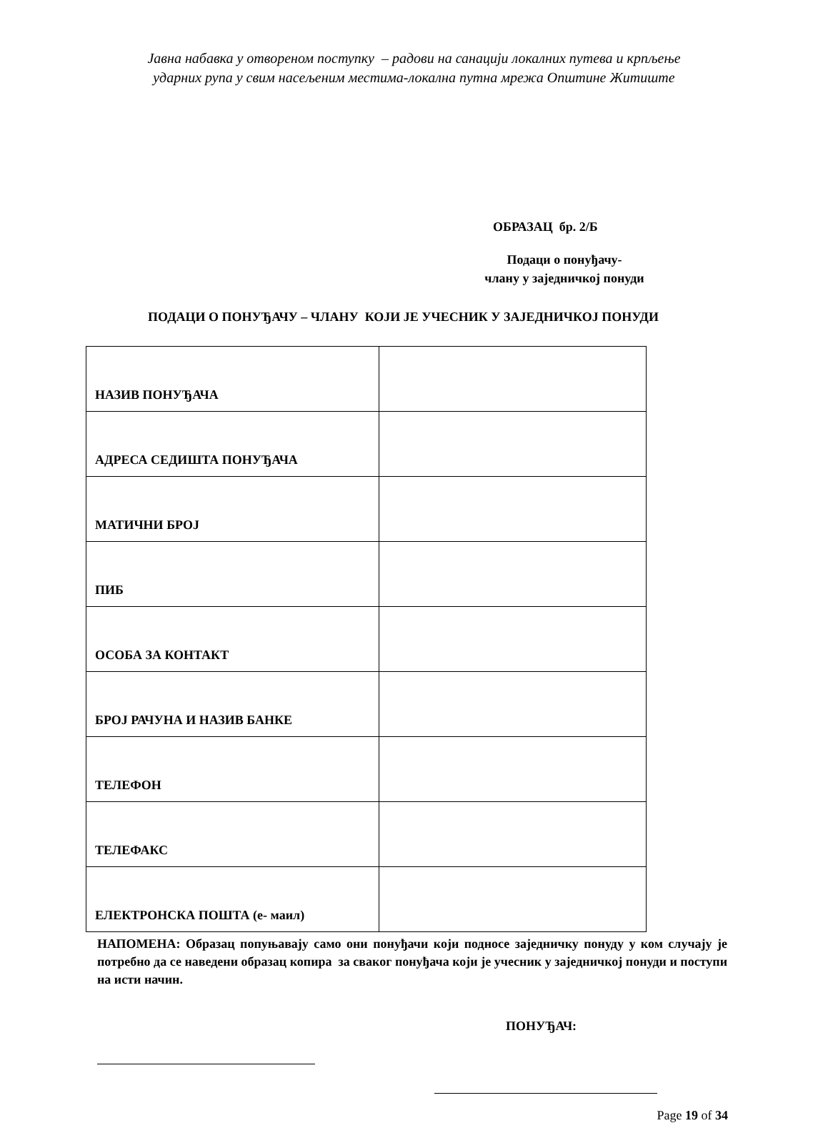Јавна набавка у отвореном поступку – радови на санацији локалних путева и крпљење
ударних рупа у свим насељеним местима-локална путна мрежа Општине Житиште
ОБРАЗАЦ бр. 2/Б
Подаци о понуђачу-
члану у заједничкој понуди
ПОДАЦИ О ПОНУЂАЧУ – ЧЛАНУ КОЈИ ЈЕ УЧЕСНИК У ЗАЈЕДНИЧКОЈ ПОНУДИ
| НАЗИВ ПОНУЂАЧА | |
| АДРЕСА СЕДИШТА ПОНУЂАЧА | |
| МАТИЧНИ БРОЈ | |
| ПИБ | |
| ОСОБА ЗА КОНТАКТ | |
| БРОЈ РАЧУНА И НАЗИВ БАНКЕ | |
| ТЕЛЕФОН | |
| ТЕЛЕФАКС | |
| ЕЛЕКТРОНСКА ПОШТА (е- маил) | |
НАПОМЕНА: Образац попуњавају само они понуђачи који подносе заједничку понуду у ком случају је потребно да се наведени образац копира за сваког понуђача који је учесник у заједничкој понуди и поступи на исти начин.
ПОНУЂАЧ:
Page 19 of 34